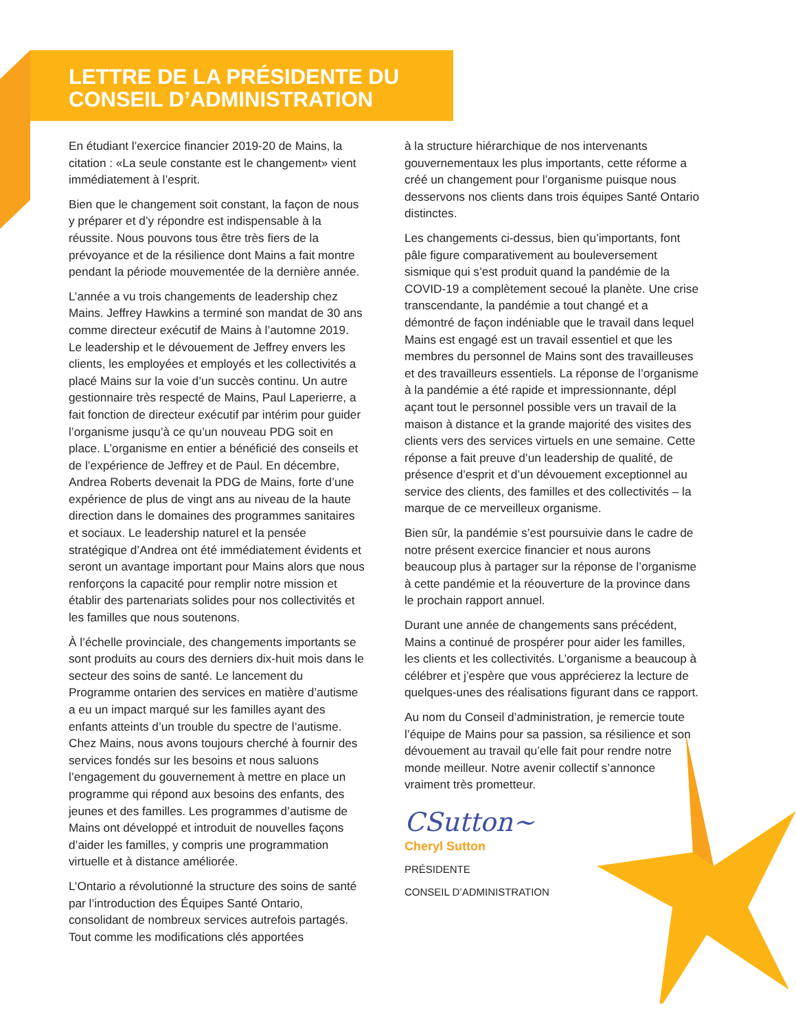LETTRE DE LA PRÉSIDENTE DU
CONSEIL D’ADMINISTRATION
En étudiant l’exercice financier 2019-20 de Mains, la citation : «La seule constante est le changement» vient immédiatement à l’esprit.
Bien que le changement soit constant, la façon de nous y préparer et d’y répondre est indispensable à la réussite. Nous pouvons tous être très fiers de la prévoyance et de la résilience dont Mains a fait montre pendant la période mouvementée de la dernière année.
L’année a vu trois changements de leadership chez Mains. Jeffrey Hawkins a terminé son mandat de 30 ans comme directeur exécutif de Mains à l’automne 2019. Le leadership et le dévouement de Jeffrey envers les clients, les employées et employés et les collectivités a placé Mains sur la voie d’un succès continu. Un autre gestionnaire très respecté de Mains, Paul Laperierre, a fait fonction de directeur exécutif par intérim pour guider l’organisme jusqu’à ce qu’un nouveau PDG soit en place. L’organisme en entier a bénéficié des conseils et de l’expérience de Jeffrey et de Paul. En décembre, Andrea Roberts devenait la PDG de Mains, forte d’une expérience de plus de vingt ans au niveau de la haute direction dans le domaines des programmes sanitaires et sociaux. Le leadership naturel et la pensée stratégique d’Andrea ont été immédiatement évidents et seront un avantage important pour Mains alors que nous renforçons la capacité pour remplir notre mission et établir des partenariats solides pour nos collectivités et les familles que nous soutenons.
À l’échelle provinciale, des changements importants se sont produits au cours des derniers dix-huit mois dans le secteur des soins de santé. Le lancement du Programme ontarien des services en matière d’autisme a eu un impact marqué sur les familles ayant des enfants atteints d’un trouble du spectre de l’autisme. Chez Mains, nous avons toujours cherché à fournir des services fondés sur les besoins et nous saluons l’engagement du gouvernement à mettre en place un programme qui répond aux besoins des enfants, des jeunes et des familles. Les programmes d’autisme de Mains ont développé et introduit de nouvelles façons d’aider les familles, y compris une programmation virtuelle et à distance améliorée.
L’Ontario a révolutionné la structure des soins de santé par l’introduction des Équipes Santé Ontario, consolidant de nombreux services autrefois partagés. Tout comme les modifications clés apportées
à la structure hiérarchique de nos intervenants gouvernementaux les plus importants, cette réforme a créé un changement pour l’organisme puisque nous desservons nos clients dans trois équipes Santé Ontario distinctes.
Les changements ci-dessus, bien qu’importants, font pâle figure comparativement au bouleversement sismique qui s’est produit quand la pandémie de la COVID-19 a complètement secoué la planète. Une crise transcendante, la pandémie a tout changé et a démontré de façon indéniable que le travail dans lequel Mains est engagé est un travail essentiel et que les membres du personnel de Mains sont des travailleuses et des travailleurs essentiels. La réponse de l’organisme à la pandémie a été rapide et impressionnante, dépl açant tout le personnel possible vers un travail de la maison à distance et la grande majorité des visites des clients vers des services virtuels en une semaine. Cette réponse a fait preuve d’un leadership de qualité, de présence d’esprit et d’un dévouement exceptionnel au service des clients, des familles et des collectivités – la marque de ce merveilleux organisme.
Bien sûr, la pandémie s’est poursuivie dans le cadre de notre présent exercice financier et nous aurons beaucoup plus à partager sur la réponse de l’organisme à cette pandémie et la réouverture de la province dans le prochain rapport annuel.
Durant une année de changements sans précédent, Mains a continué de prospérer pour aider les familles, les clients et les collectivités. L’organisme a beaucoup à célébrer et j’espère que vous apprécierez la lecture de quelques-unes des réalisations figurant dans ce rapport.
Au nom du Conseil d’administration, je remercie toute l’équipe de Mains pour sa passion, sa résilience et son dévouement au travail qu’elle fait pour rendre notre monde meilleur. Notre avenir collectif s’annonce vraiment très prometteur.
CSutton~
Cheryl Sutton
PRÉSIDENTE
CONSEIL D’ADMINISTRATION